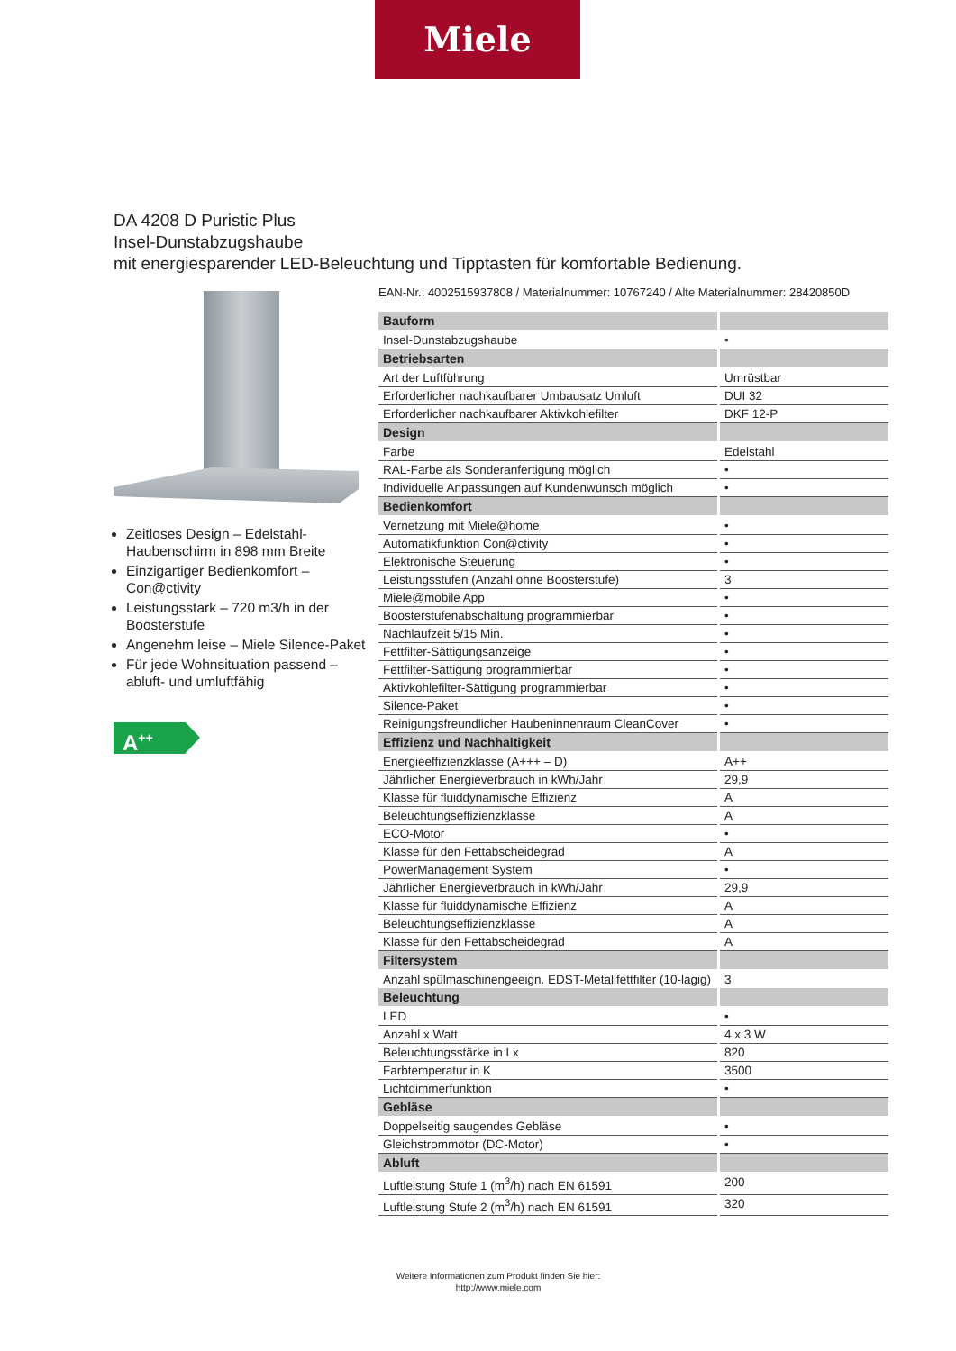Miele
DA 4208 D Puristic Plus
Insel-Dunstabzugshaube
mit energiesparender LED-Beleuchtung und Tipptasten für komfortable Bedienung.
Zeitloses Design – Edelstahl-Haubenschirm in 898 mm Breite
Einzigartiger Bedienkomfort – Con@ctivity
Leistungsstark – 720 m3/h in der Boosterstufe
Angenehm leise – Miele Silence-Paket
Für jede Wohnsituation passend – abluft- und umluftfähig
A<sup>++</sup>
EAN-Nr.: 4002515937808 / Materialnummer: 10767240 / Alte Materialnummer: 28420850D
| Bauform | |
| --- | --- |
| Insel-Dunstabzugshaube | • |
| Betriebsarten | |
| Art der Luftführung | Umrüstbar |
| Erforderlicher nachkaufbarer Umbausatz Umluft | DUI 32 |
| Erforderlicher nachkaufbarer Aktivkohlefilter | DKF 12-P |
| Design | |
| Farbe | Edelstahl |
| RAL-Farbe als Sonderanfertigung möglich | • |
| Individuelle Anpassungen auf Kundenwunsch möglich | • |
| Bedienkomfort | |
| Vernetzung mit Miele@home | • |
| Automatikfunktion Con@ctivity | • |
| Elektronische Steuerung | • |
| Leistungsstufen (Anzahl ohne Boosterstufe) | 3 |
| Miele@mobile App | • |
| Boosterstufenabschaltung programmierbar | • |
| Nachlaufzeit 5/15 Min. | • |
| Fettfilter-Sättigungsanzeige | • |
| Fettfilter-Sättigung programmierbar | • |
| Aktivkohlefilter-Sättigung programmierbar | • |
| Silence-Paket | • |
| Reinigungsfreundlicher Haubeninnenraum CleanCover | • |
| Effizienz und Nachhaltigkeit | |
| Energieeffizienzklasse (A+++ – D) | A++ |
| Jährlicher Energieverbrauch in kWh/Jahr | 29,9 |
| Klasse für fluiddynamische Effizienz | A |
| Beleuchtungseffizienzklasse | A |
| ECO-Motor | • |
| Klasse für den Fettabscheidegrad | A |
| PowerManagement System | • |
| Jährlicher Energieverbrauch in kWh/Jahr | 29,9 |
| Klasse für fluiddynamische Effizienz | A |
| Beleuchtungseffizienzklasse | A |
| Klasse für den Fettabscheidegrad | A |
| Filtersystem | |
| Anzahl spülmaschinengeeign. EDST-Metallfettfilter (10-lagig) | 3 |
| Beleuchtung | |
| LED | • |
| Anzahl x Watt | 4 x 3 W |
| Beleuchtungsstärke in Lx | 820 |
| Farbtemperatur in K | 3500 |
| Lichtdimmerfunktion | • |
| Gebläse | |
| Doppelseitig saugendes Gebläse | • |
| Gleichstrommotor (DC-Motor) | • |
| Abluft | |
| Luftleistung Stufe 1 (m<sup>3</sup>/h) nach EN 61591 | 200 |
| Luftleistung Stufe 2 (m<sup>3</sup>/h) nach EN 61591 | 320 |
Weitere Informationen zum Produkt finden Sie hier:
http://www.miele.com